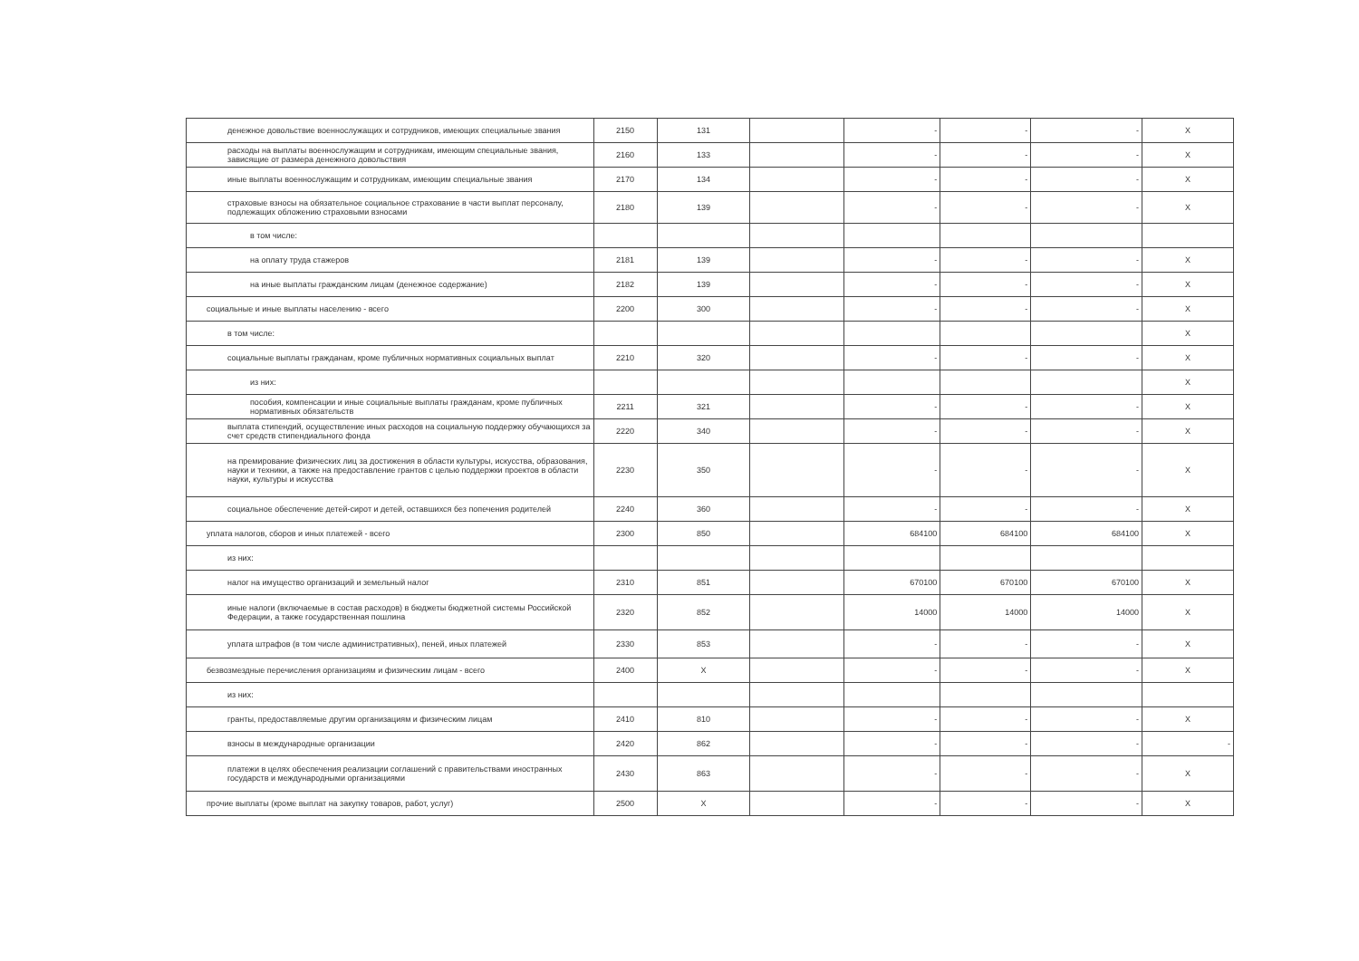| денежное довольствие военнослужащих и сотрудников, имеющих специальные звания | 2150 | 131 | | - | - | - | X |
| расходы на выплаты военнослужащим и сотрудникам, имеющим специальные звания, зависящие от размера денежного довольствия | 2160 | 133 | | - | - | - | X |
| иные выплаты военнослужащим и сотрудникам, имеющим специальные звания | 2170 | 134 | | - | - | - | X |
| страховые взносы на обязательное социальное страхование в части выплат персоналу, подлежащих обложению страховыми взносами | 2180 | 139 | | - | - | - | X |
| в том числе: | | | | | | | |
| на оплату труда стажеров | 2181 | 139 | | - | - | - | X |
| на иные выплаты гражданским лицам (денежное содержание) | 2182 | 139 | | - | - | - | X |
| социальные и иные выплаты населению - всего | 2200 | 300 | | - | - | - | X |
| в том числе: | | | | | | | X |
| социальные выплаты гражданам, кроме публичных нормативных социальных выплат | 2210 | 320 | | - | - | - | X |
| из них: | | | | | | | X |
| пособия, компенсации и иные социальные выплаты гражданам, кроме публичных нормативных обязательств | 2211 | 321 | | - | - | - | X |
| выплата стипендий, осуществление иных расходов на социальную поддержку обучающихся за счет средств стипендиального фонда | 2220 | 340 | | - | - | - | X |
| на премирование физических лиц за достижения в области культуры, искусства, образования, науки и техники, а также на предоставление грантов с целью поддержки проектов в области науки, культуры и искусства | 2230 | 350 | | - | - | - | X |
| социальное обеспечение детей-сирот и детей, оставшихся без попечения родителей | 2240 | 360 | | - | - | - | X |
| уплата налогов, сборов и иных платежей - всего | 2300 | 850 | | 684100 | 684100 | 684100 | X |
| из них: | | | | | | | |
| налог на имущество организаций и земельный налог | 2310 | 851 | | 670100 | 670100 | 670100 | X |
| иные налоги (включаемые в состав расходов) в бюджеты бюджетной системы Российской Федерации, а также государственная пошлина | 2320 | 852 | | 14000 | 14000 | 14000 | X |
| уплата штрафов (в том числе административных), пеней, иных платежей | 2330 | 853 | | - | - | - | X |
| безвозмездные перечисления организациям и физическим лицам - всего | 2400 | X | | - | - | - | X |
| из них: | | | | | | | |
| гранты, предоставляемые другим организациям и физическим лицам | 2410 | 810 | | - | - | - | X |
| взносы в международные организации | 2420 | 862 | | - | - | - | - |
| платежи в целях обеспечения реализации соглашений с правительствами иностранных государств и международными организациями | 2430 | 863 | | - | - | - | X |
| прочие выплаты (кроме выплат на закупку товаров, работ, услуг) | 2500 | X | | - | - | - | X |